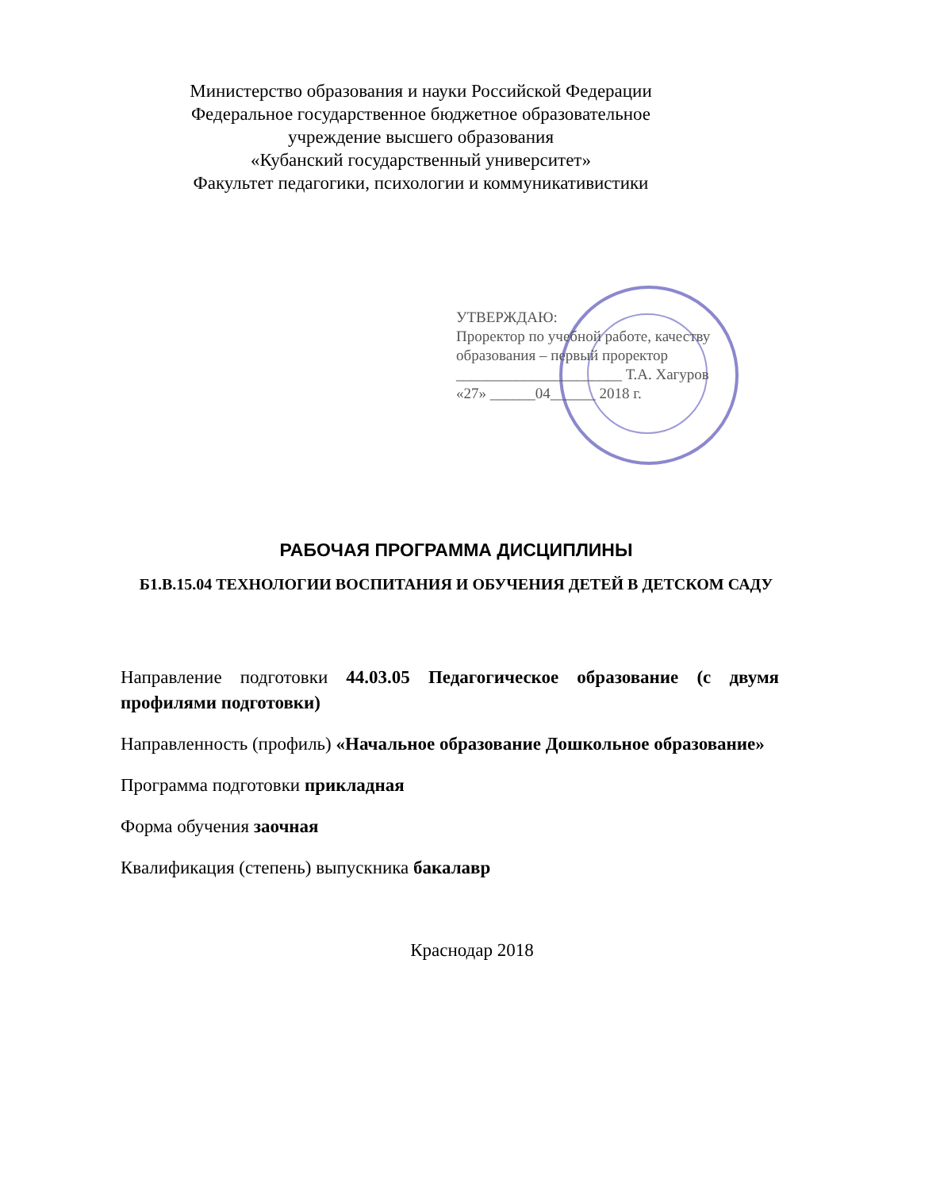Министерство образования и науки Российской Федерации
Федеральное государственное бюджетное образовательное
учреждение высшего образования
«Кубанский государственный университет»
Факультет педагогики, психологии и коммуникативистики
УТВЕРЖДАЮ:
Проректор по учебной работе, качеству образования – первый проректор
______________________ Т.А. Хагуров
«27» ______04______ 2018 г.
РАБОЧАЯ ПРОГРАММА ДИСЦИПЛИНЫ
Б1.В.15.04 ТЕХНОЛОГИИ ВОСПИТАНИЯ И ОБУЧЕНИЯ ДЕТЕЙ В ДЕТСКОМ САДУ
Направление подготовки 44.03.05 Педагогическое образование (с двумя профилями подготовки)
Направленность (профиль) «Начальное образование Дошкольное образование»
Программа подготовки прикладная
Форма обучения заочная
Квалификация (степень) выпускника бакалавр
Краснодар 2018